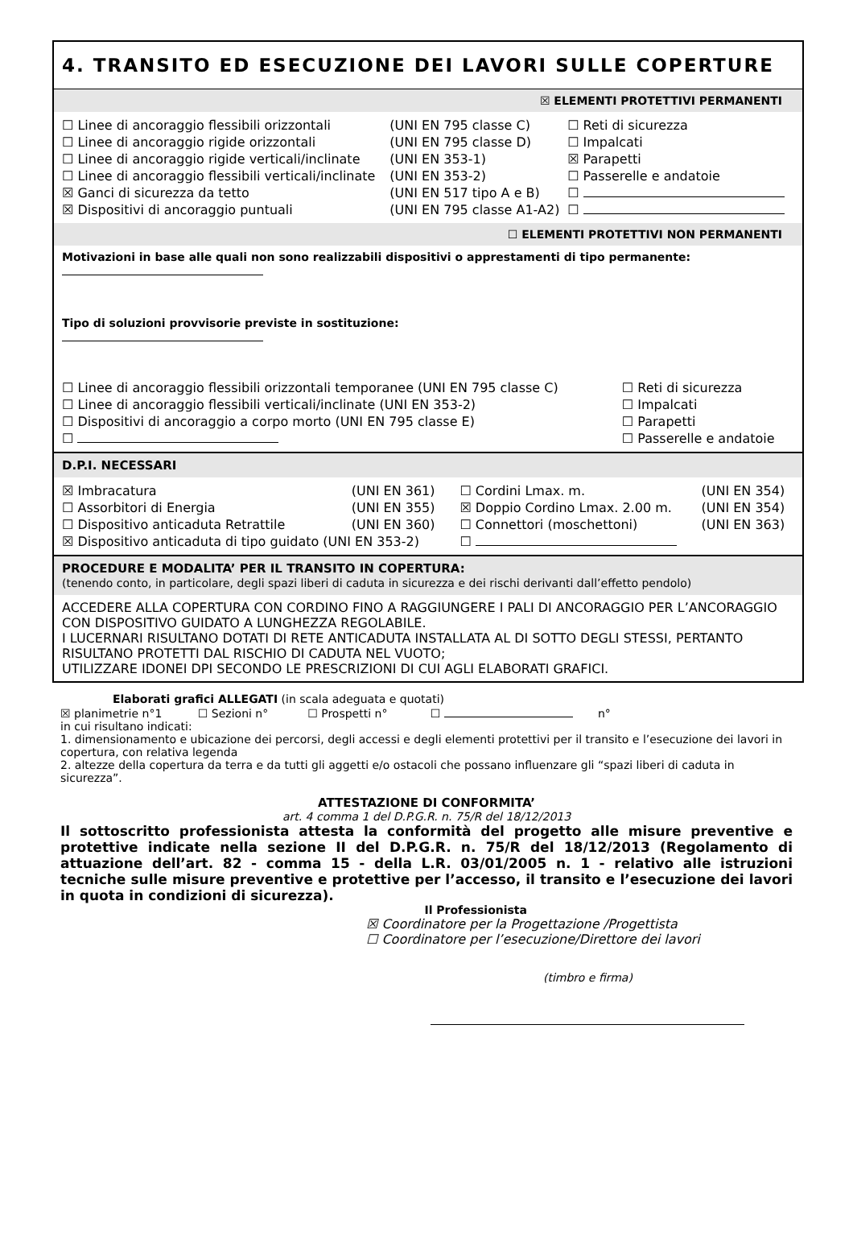4. TRANSITO ED ESECUZIONE DEI LAVORI SULLE COPERTURE
☒ ELEMENTI PROTETTIVI PERMANENTI
| ☐ Linee di ancoraggio flessibili orizzontali | (UNI EN 795 classe C) | ☐ Reti di sicurezza |
| ☐ Linee di ancoraggio rigide orizzontali | (UNI EN 795 classe D) | ☐ Impalcati |
| ☐ Linee di ancoraggio rigide verticali/inclinate | (UNI EN 353-1) | ☒ Parapetti |
| ☐ Linee di ancoraggio flessibili verticali/inclinate | (UNI EN 353-2) | ☐ Passerelle e andatoie |
| ☒ Ganci di sicurezza da tetto | (UNI EN 517 tipo A e B) | ☐ |
| ☒ Dispositivi di ancoraggio puntuali | (UNI EN 795 classe A1-A2) | ☐ |
☐ ELEMENTI PROTETTIVI NON PERMANENTI
Motivazioni in base alle quali non sono realizzabili dispositivi o apprestamenti di tipo permanente:
Tipo di soluzioni provvisorie previste in sostituzione:
| ☐ Linee di ancoraggio flessibili orizzontali temporanee (UNI EN 795 classe C) | ☐ Reti di sicurezza |
| ☐ Linee di ancoraggio flessibili verticali/inclinate (UNI EN 353-2) | ☐ Impalcati |
| ☐ Dispositivi di ancoraggio a corpo morto (UNI EN 795 classe E) | ☐ Parapetti |
| ☐ | ☐ Passerelle e andatoie |
D.P.I. NECESSARI
| ☒ Imbracatura | (UNI EN 361) | ☐ Cordini Lmax. m. | (UNI EN 354) |
| ☐ Assorbitori di Energia | (UNI EN 355) | ☒ Doppio Cordino Lmax. 2.00 m. | (UNI EN 354) |
| ☐ Dispositivo anticaduta Retrattile | (UNI EN 360) | ☐ Connettori (moschettoni) | (UNI EN 363) |
| ☒ Dispositivo anticaduta di tipo guidato (UNI EN 353-2) | | ☐ | |
PROCEDURE E MODALITA’ PER IL TRANSITO IN COPERTURA:
(tenendo conto, in particolare, degli spazi liberi di caduta in sicurezza e dei rischi derivanti dall’effetto pendolo)
ACCEDERE ALLA COPERTURA CON CORDINO FINO A RAGGIUNGERE I PALI DI ANCORAGGIO PER L’ANCORAGGIO CON DISPOSITIVO GUIDATO A LUNGHEZZA REGOLABILE.
I LUCERNARI RISULTANO DOTATI DI RETE ANTICADUTA INSTALLATA AL DI SOTTO DEGLI STESSI, PERTANTO RISULTANO PROTETTI DAL RISCHIO DI CADUTA NEL VUOTO;
UTILIZZARE IDONEI DPI SECONDO LE PRESCRIZIONI DI CUI AGLI ELABORATI GRAFICI.
Elaborati grafici ALLEGATI (in scala adeguata e quotati)
☒ planimetrie n°1 ☐ Sezioni n° ☐ Prospetti n° ☐ n°
in cui risultano indicati:
1. dimensionamento e ubicazione dei percorsi, degli accessi e degli elementi protettivi per il transito e l’esecuzione dei lavori in copertura, con relativa legenda
2. altezze della copertura da terra e da tutti gli aggetti e/o ostacoli che possano influenzare gli “spazi liberi di caduta in sicurezza”.
ATTESTAZIONE DI CONFORMITA’
art. 4 comma 1 del D.P.G.R. n. 75/R del 18/12/2013
Il sottoscritto professionista attesta la conformità del progetto alle misure preventive e protettive indicate nella sezione II del D.P.G.R. n. 75/R del 18/12/2013 (Regolamento di attuazione dell’art. 82 - comma 15 - della L.R. 03/01/2005 n. 1 - relativo alle istruzioni tecniche sulle misure preventive e protettive per l’accesso, il transito e l’esecuzione dei lavori in quota in condizioni di sicurezza).
Il Professionista
☒ Coordinatore per la Progettazione /Progettista
☐ Coordinatore per l’esecuzione/Direttore dei lavori
(timbro e firma)